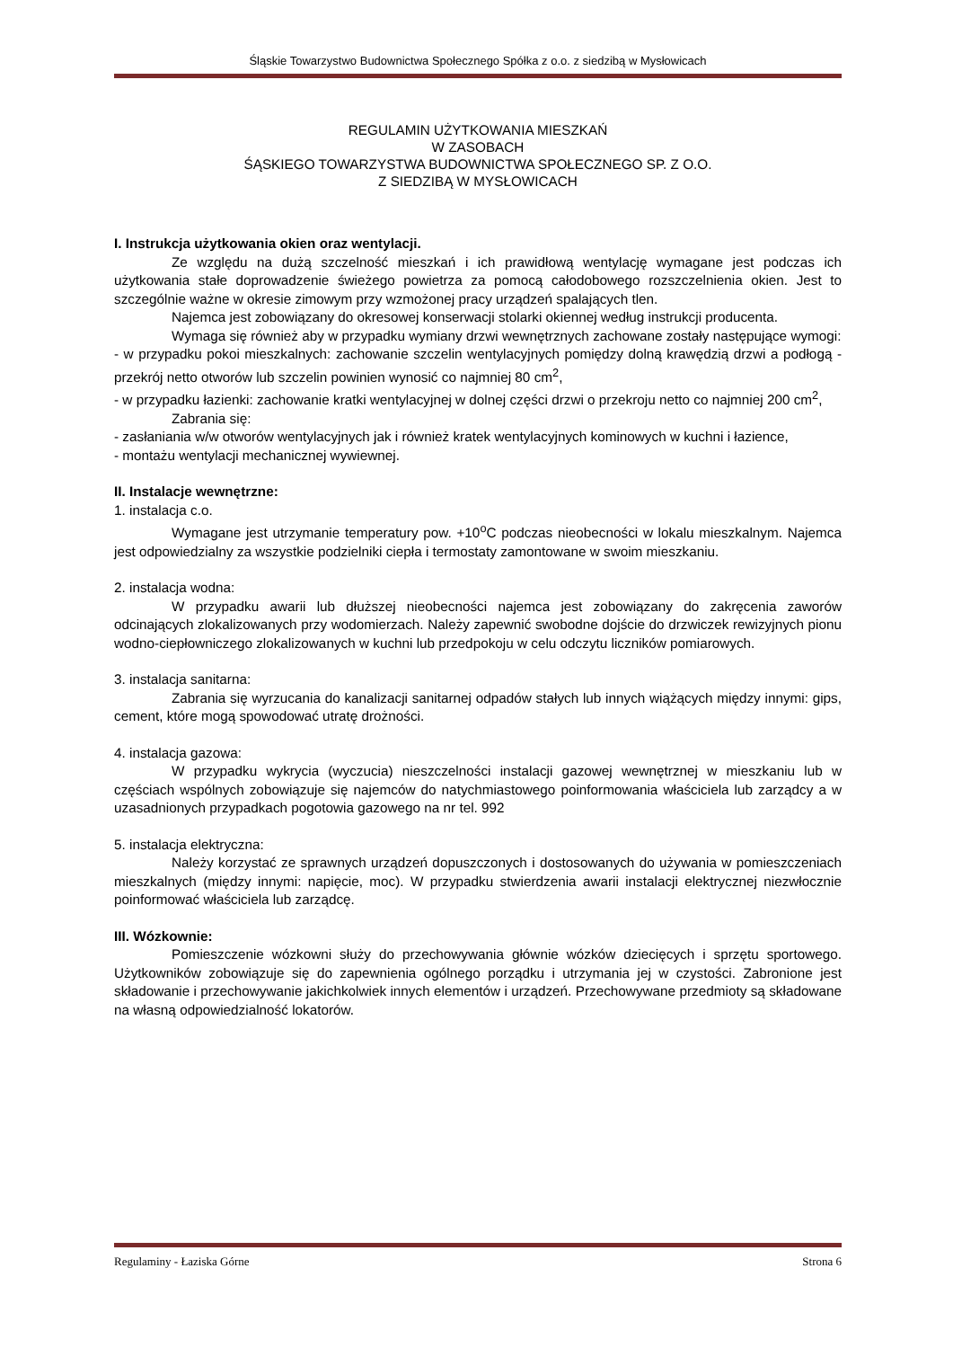Śląskie Towarzystwo Budownictwa Społecznego Spółka z o.o. z siedzibą w Mysłowicach
REGULAMIN UŻYTKOWANIA MIESZKAŃ
W ZASOBACH
ŚĄSKIEGO TOWARZYSTWA BUDOWNICTWA SPOŁECZNEGO SP. Z O.O.
Z SIEDZIBĄ W MYSŁOWICACH
I. Instrukcja użytkowania okien oraz wentylacji.
Ze względu na dużą szczelność mieszkań i ich prawidłową wentylację wymagane jest podczas ich użytkowania stałe doprowadzenie świeżego powietrza za pomocą całodobowego rozszczelnienia okien. Jest to szczególnie ważne w okresie zimowym przy wzmożonej pracy urządzeń spalających tlen.
Najemca jest zobowiązany do okresowej konserwacji stolarki okiennej według instrukcji producenta.
Wymaga się również aby w przypadku wymiany drzwi wewnętrznych zachowane zostały następujące wymogi:
- w przypadku pokoi mieszkalnych: zachowanie szczelin wentylacyjnych pomiędzy dolną krawędzią drzwi a podłogą - przekrój netto otworów lub szczelin powinien wynosić co najmniej 80 cm<sup>2</sup>,
- w przypadku łazienki: zachowanie kratki wentylacyjnej w dolnej części drzwi o przekroju netto co najmniej 200 cm<sup>2</sup>,
Zabrania się:
- zasłaniania w/w otworów wentylacyjnych jak i również kratek wentylacyjnych kominowych w kuchni i łazience,
- montażu wentylacji mechanicznej wywiewnej.
II. Instalacje wewnętrzne:
1. instalacja c.o.
Wymagane jest utrzymanie temperatury pow. +10<sup>o</sup>C podczas nieobecności w lokalu mieszkalnym. Najemca jest odpowiedzialny za wszystkie podzielniki ciepła i termostaty zamontowane w swoim mieszkaniu.
2. instalacja wodna:
W przypadku awarii lub dłuższej nieobecności najemca jest zobowiązany do zakręcenia zaworów odcinających zlokalizowanych przy wodomierzach. Należy zapewnić swobodne dojście do drzwiczek rewizyjnych pionu wodno-ciepłowniczego zlokalizowanych w kuchni lub przedpokoju w celu odczytu liczników pomiarowych.
3. instalacja sanitarna:
Zabrania się wyrzucania do kanalizacji sanitarnej odpadów stałych lub innych wiążących między innymi: gips, cement, które mogą spowodować utratę drożności.
4. instalacja gazowa:
W przypadku wykrycia (wyczucia) nieszczelności instalacji gazowej wewnętrznej w mieszkaniu lub w częściach wspólnych zobowiązuje się najemców do natychmiastowego poinformowania właściciela lub zarządcy a w uzasadnionych przypadkach pogotowia gazowego na nr tel. 992
5. instalacja elektryczna:
Należy korzystać ze sprawnych urządzeń dopuszczonych i dostosowanych do używania w pomieszczeniach mieszkalnych (między innymi: napięcie, moc). W przypadku stwierdzenia awarii instalacji elektrycznej niezwłocznie poinformować właściciela lub zarządcę.
III. Wózkownie:
Pomieszczenie wózkowni służy do przechowywania głównie wózków dziecięcych i sprzętu sportowego. Użytkowników zobowiązuje się do zapewnienia ogólnego porządku i utrzymania jej w czystości. Zabronione jest składowanie i przechowywanie jakichkolwiek innych elementów i urządzeń. Przechowywane przedmioty są składowane na własną odpowiedzialność lokatorów.
Regulaminy - Łaziska Górne Strona 6